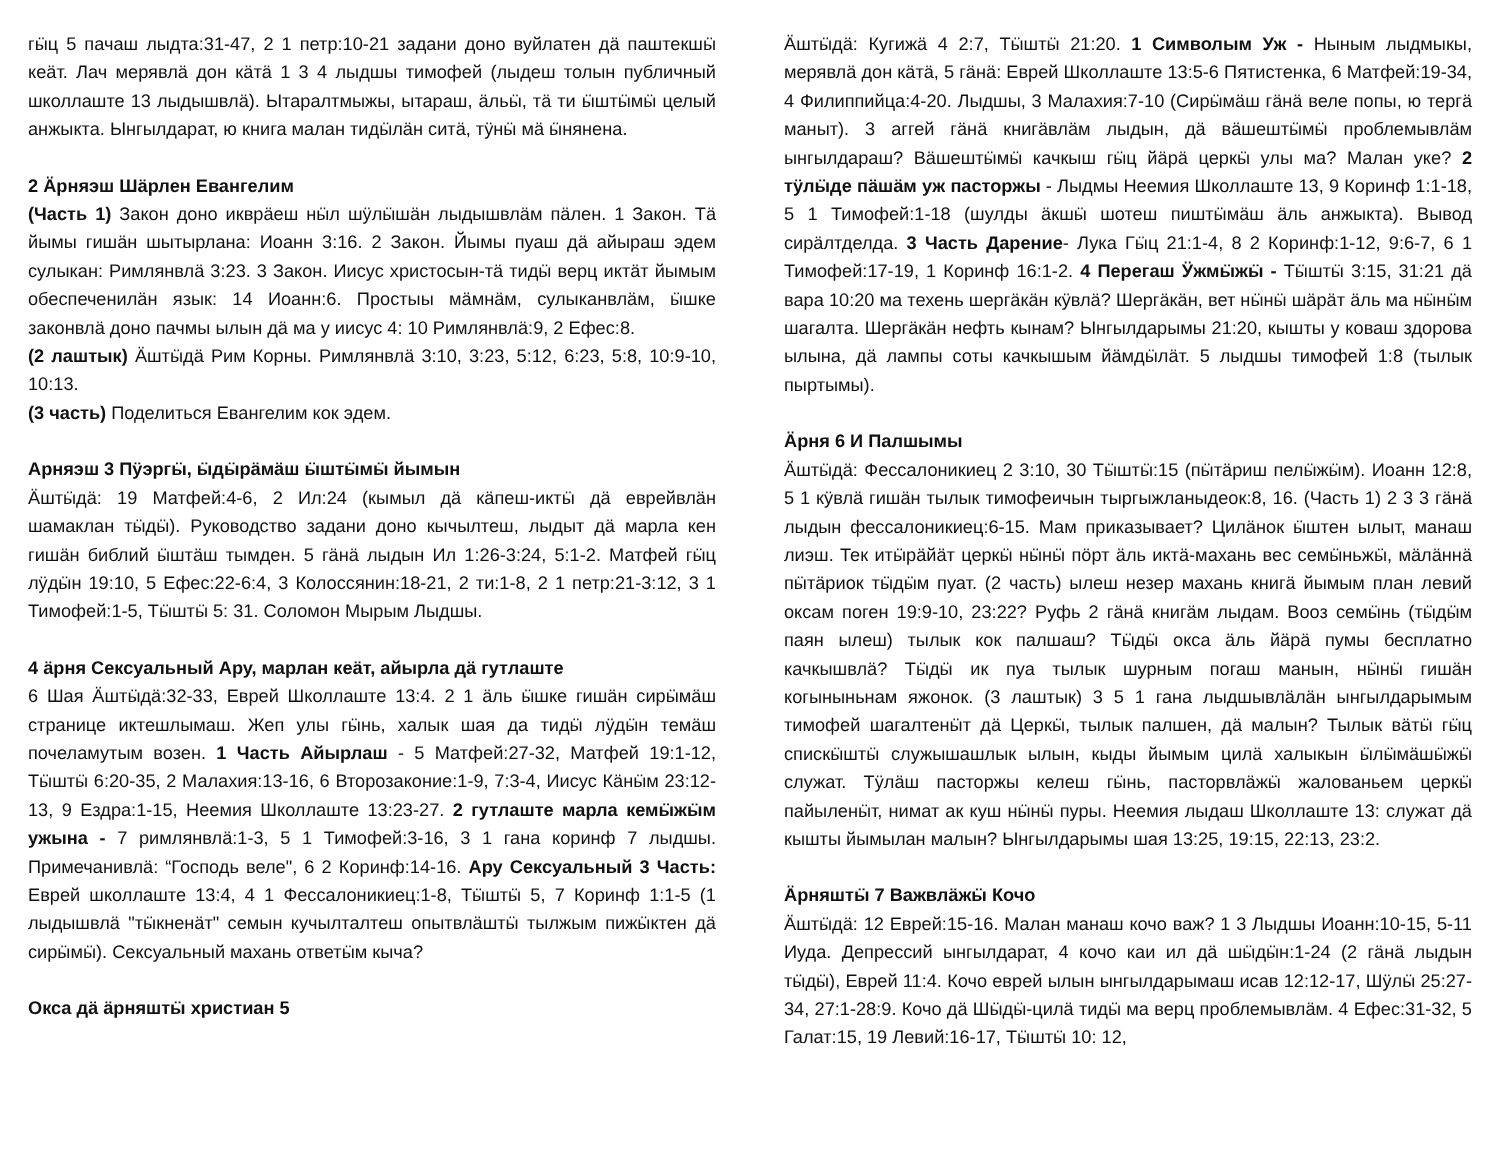гӹц 5 пачаш лыдта:31-47, 2 1 петр:10-21 задани доно вуйлатен дӓ паштекшӹ кеӓт. Лач мерявлӓ дон кӓтӓ 1 3 4 лыдшы тимофей (лыдеш толын публичный школлаште 13 лыдышвлӓ). Ытаралтмыжы, ытараш, ӓльӹ, тӓ ти ӹштӹмӹ целый анжыкта. Ынгылдарат, ю книга малан тидӹлӓн ситӓ, тӱнӹ мӓ ӹнянена.
2 Ӓрняэш Шӓрлен Евангелим
(Часть 1) Закон доно икврӓеш нӹл шӱлӹшӓн лыдышвлӓм пӓлен. 1 Закон. Тӓ йымы гишӓн шытырлана: Иоанн 3:16. 2 Закон. Йымы пуаш дӓ айыраш эдем сулыкан: Римлянвлӓ 3:23. 3 Закон. Иисус христосын-тӓ тидӹ верц иктӓт йымым обеспеченилӓн язык: 14 Иоанн:6. Простыы мӓмнӓм, сулыканвлӓм, ӹшке законвлӓ доно пачмы ылын дӓ ма у иисус 4: 10 Римлянвлӓ:9, 2 Ефес:8.
(2 лаштык) Ӓштӹдӓ Рим Корны. Римлянвлӓ 3:10, 3:23, 5:12, 6:23, 5:8, 10:9-10, 10:13.
(3 часть) Поделиться Евангелим кок эдем.
Арняэш 3 Пӱэргӹ, ӹдӹрӓмӓш ӹштӹмӹ йымын
Ӓштӹдӓ: 19 Матфей:4-6, 2 Ил:24 (кымыл дӓ кӓпеш-иктӹ дӓ еврейвлӓн шамаклан тӹдӹ). Руководство задани доно кычылтеш, лыдыт дӓ марла кен гишӓн библий ӹштӓш тымден. 5 гӓнӓ лыдын Ил 1:26-3:24, 5:1-2. Матфей гӹц лӱдӹн 19:10, 5 Ефес:22-6:4, 3 Колоссянин:18-21, 2 ти:1-8, 2 1 петр:21-3:12, 3 1 Тимофей:1-5, Тӹштӹ 5: 31. Соломон Мырым Лыдшы.
4 ӓрня Сексуальный Ару, марлан кеӓт, айырла дӓ гутлаште
6 Шая Ӓштӹдӓ:32-33, Еврей Школлаште 13:4. 2 1 ӓль ӹшке гишӓн сирӹмӓш странице иктешлымаш. Жеп улы гӹнь, халык шая да тидӹ лӱдӹн темӓш почеламутым возен. 1 Часть Айырлаш - 5 Матфей:27-32, Матфей 19:1-12, Тӹштӹ 6:20-35, 2 Малахия:13-16, 6 Второзаконие:1-9, 7:3-4, Иисус Кӓнӹм 23:12-13, 9 Ездра:1-15, Неемия Школлаште 13:23-27. 2 гутлаште марла кемӹжӹм ужына - 7 римлянвлӓ:1-3, 5 1 Тимофей:3-16, 3 1 гана коринф 7 лыдшы. Примечанивлӓ: “Господь веле", 6 2 Коринф:14-16. Ару Сексуальный 3 Часть: Еврей школлаште 13:4, 4 1 Фессалоникиец:1-8, Тӹштӹ 5, 7 Коринф 1:1-5 (1 лыдышвлӓ "тӹкненӓт" семын кучылталтеш опытвлӓштӹ тылжым пижӹктен дӓ сирӹмӹ). Сексуальный махань ответӹм кыча?
Окса дӓ ӓрняштӹ христиан 5
Ӓштӹдӓ: Кугижӓ 4 2:7, Тӹштӹ 21:20. 1 Символым Уж - Ныным лыдмыкы, мерявлӓ дон кӓтӓ, 5 гӓнӓ: Еврей Школлаште 13:5-6 Пятистенка, 6 Матфей:19-34, 4 Филиппийца:4-20. Лыдшы, 3 Малахия:7-10 (Сирӹмӓш гӓнӓ веле попы, ю тергӓ маныт). 3 аггей гӓнӓ книгӓвлӓм лыдын, дӓ вӓшештӹмӹ проблемывлӓм ынгылдараш? Вӓшештӹмӹ качкыш гӹц йӓрӓ церкӹ улы ма? Малан уке? 2 тӱлӹде пӓшӓм уж пасторжы - Лыдмы Неемия Школлаште 13, 9 Коринф 1:1-18, 5 1 Тимофей:1-18 (шулды ӓкшӹ шотеш пиштӹмӓш ӓль анжыкта). Вывод сирӓлтделда. 3 Часть Дарение- Лука Гӹц 21:1-4, 8 2 Коринф:1-12, 9:6-7, 6 1 Тимофей:17-19, 1 Коринф 16:1-2. 4 Перегаш Ӱжмӹжӹ - Тӹштӹ 3:15, 31:21 дӓ вара 10:20 ма техень шергӓкӓн кӱвлӓ? Шергӓкӓн, вет нӹнӹ шӓрӓт ӓль ма нӹнӹм шагалта. Шергӓкӓн нефть кынам? Ынгылдарымы 21:20, кышты у коваш здорова ылына, дӓ лампы соты качкышым йӓмдӹлӓт. 5 лыдшы тимофей 1:8 (тылык пыртымы).
Ӓрня 6 И Палшымы
Ӓштӹдӓ: Фессалоникиец 2 3:10, 30 Тӹштӹ:15 (пӹтӓриш пелӹжӹм). Иоанн 12:8, 5 1 кӱвлӓ гишӓн тылык тимофеичын тыргыжланыдеок:8, 16. (Часть 1) 2 3 3 гӓнӓ лыдын фессалоникиец:6-15. Мам приказывает? Цилӓнок ӹштен ылыт, манаш лиэш. Тек итӹрӓйӓт церкӹ нӹнӹ пӧрт ӓль иктӓ-махань вес семӹньжӹ, мӓлӓннӓ пӹтӓриок тӹдӹм пуат. (2 часть) ылеш незер махань книгӓ йымым план левий оксам поген 19:9-10, 23:22? Руфь 2 гӓнӓ книгӓм лыдам. Вооз семӹнь (тӹдӹм паян ылеш) тылык кок палшаш? Тӹдӹ окса ӓль йӓрӓ пумы бесплатно качкышвлӓ? Тӹдӹ ик пуа тылык шурным погаш манын, нӹнӹ гишӓн когыныньнам яжонок. (3 лаштык) 3 5 1 гана лыдшывлӓлӓн ынгылдарымым тимофей шагалтенӹт дӓ Церкӹ, тылык палшен, дӓ малын? Тылык вӓтӹ гӹц спискӹштӹ служышашлык ылын, кыды йымым цилӓ халыкын ӹлӹмӓшӹжӹ служат. Тӱлӓш пасторжы келеш гӹнь, пасторвлӓжӹ жалованьем церкӹ пайыленӹт, нимат ак куш нӹнӹ пуры. Неемия лыдаш Школлаште 13: служат дӓ кышты йымылан малын? Ынгылдарымы шая 13:25, 19:15, 22:13, 23:2.
Ӓрняштӹ 7 Важвлӓжӹ Кочо
Ӓштӹдӓ: 12 Еврей:15-16. Малан манаш кочо важ? 1 3 Лыдшы Иоанн:10-15, 5-11 Иуда. Депрессий ынгылдарат, 4 кочо каи ил дӓ шӹдӹн:1-24 (2 гӓнӓ лыдын тӹдӹ), Еврей 11:4. Кочо еврей ылын ынгылдарымаш исав 12:12-17, Шӱлӹ 25:27-34, 27:1-28:9. Кочо дӓ Шӹдӹ-цилӓ тидӹ ма верц проблемывлӓм. 4 Ефес:31-32, 5 Галат:15, 19 Левий:16-17, Тӹштӹ 10: 12,